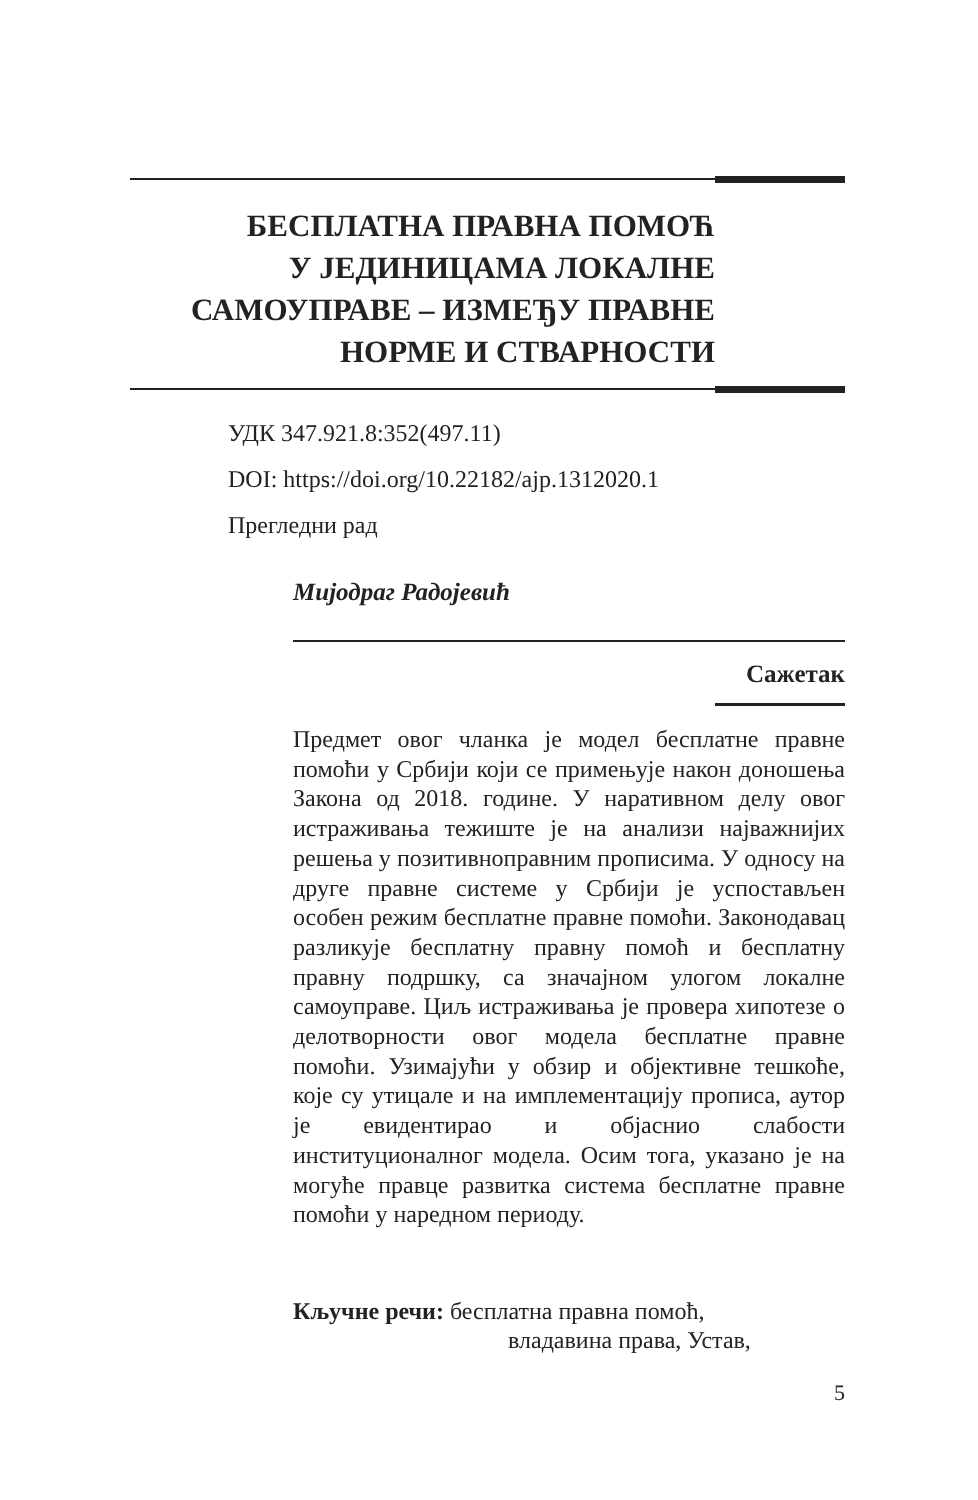БЕСПЛАТНА ПРАВНА ПОМОЋ
У ЈЕДИНИЦАМА ЛОКАЛНЕ
САМОУПРАВЕ – ИЗМЕЂУ ПРАВНЕ
НОРМЕ И СТВАРНОСТИ
УДК 347.921.8:352(497.11)
DOI: https://doi.org/10.22182/ajp.1312020.1
Прегледни рад
Мијодраг Радојевић
Сажетак
Предмет овог чланка је модел бесплатне правне помоћи у Србији који се примењује након доношења Закона од 2018. године. У наративном делу овог истраживања тежиште је на анализи најважнијих решења у позитивноправним прописима. У односу на друге правне системе у Србији је успостављен особен режим бесплатне правне помоћи. Законодавац разликује бесплатну правну помоћ и бесплатну правну подршку, са значајном улогом локалне самоуправе. Циљ истраживања је провера хипотезе о делотворности овог модела бесплатне правне помоћи. Узимајући у обзир и објективне тешкоће, које су утицале и на имплементацију прописа, аутор је евидентирао и објаснио слабости институционалног модела. Осим тога, указано је на могуће правце развитка система бесплатне правне помоћи у наредном периоду.
Кључне речи: бесплатна правна помоћ,
владавина права, Устав,
5